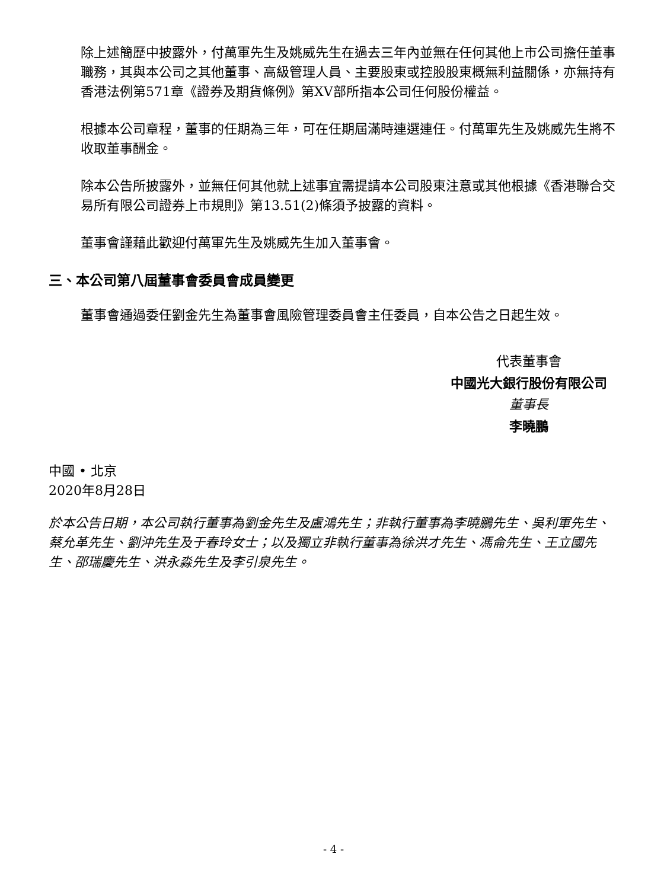除上述簡歷中披露外，付萬軍先生及姚威先生在過去三年內並無在任何其他上市公司擔任董事職務，其與本公司之其他董事、高級管理人員、主要股東或控股股東概無利益關係，亦無持有香港法例第571章《證券及期貨條例》第XV部所指本公司任何股份權益。
根據本公司章程，董事的任期為三年，可在任期屆滿時連選連任。付萬軍先生及姚威先生將不收取董事酬金。
除本公告所披露外，並無任何其他就上述事宜需提請本公司股東注意或其他根據《香港聯合交易所有限公司證券上市規則》第13.51(2)條須予披露的資料。
董事會謹藉此歡迎付萬軍先生及姚威先生加入董事會。
三、本公司第八屆董事會委員會成員變更
董事會通過委任劉金先生為董事會風險管理委員會主任委員，自本公告之日起生效。
代表董事會
中國光大銀行股份有限公司
董事長
李曉鵬
中國 • 北京
2020年8月28日
於本公告日期，本公司執行董事為劉金先生及盧鴻先生；非執行董事為李曉鵬先生、吳利軍先生、蔡允革先生、劉沖先生及于春玲女士；以及獨立非執行董事為徐洪才先生、馮侖先生、王立國先生、邵瑞慶先生、洪永淼先生及李引泉先生。
- 4 -